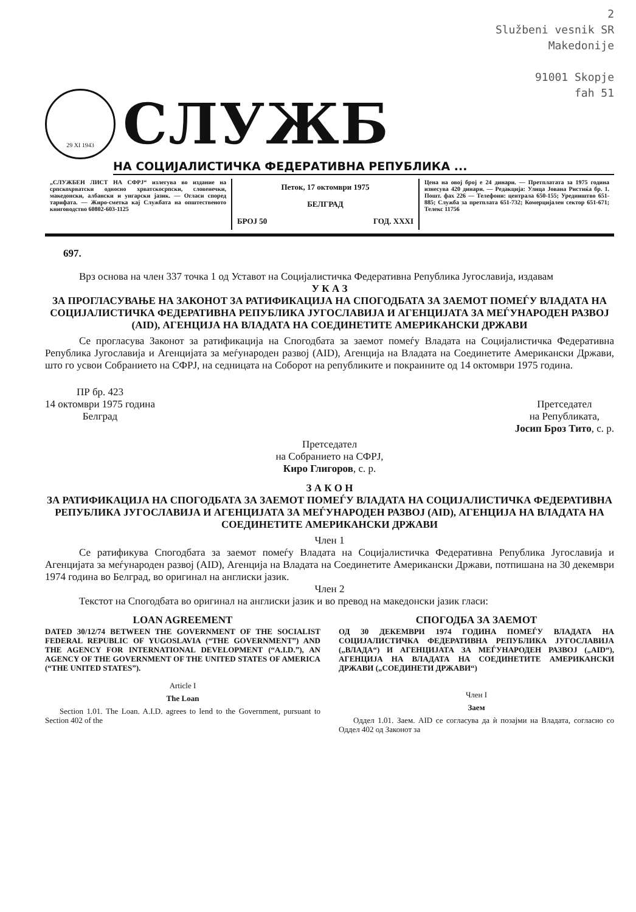2
Službeni vesnik SR
Makedonije
91001 Skopje
fah 51
29 XI 1943
СЛУЖБ
НА СОЦИЈАЛИСТИЧКА ФЕДЕРАТИВНА РЕПУБЛИКА ...
„СЛУЖБЕН ЛИСТ НА СФРЈ“ излегува во издание на српскохрватски односно хрватскосрпски, словенечки, македонски, албански и унгарски јазик. — Огласи според тарифата. — Жиро-сметка кај Службата на општественото книговодство 60802-603-1125
Петок, 17 октомври 1975
БЕЛГРАД
БРОЈ 50 ГОД. XXXI
Цена на овој број е 24 динари. — Претплатата за 1975 година изнесува 420 динари. — Редакција: Улица Јована Ристиќа бр. 1. Пошт. фах 226 — Телефони: централа 650-155; Уредништво 651-885; Служба за претплата 651-732; Комерцијален сектор 651-671; Телекс 11756
697.
Врз основа на член 337 точка 1 од Уставот на Социјалистичка Федеративна Република Југославија, издавам
У К А З
ЗА ПРОГЛАСУВАЊЕ НА ЗАКОНОТ ЗА РАТИФИКАЦИЈА НА СПОГОДБАТА ЗА ЗАЕМОТ ПОМЕЃУ ВЛАДАТА НА СОЦИЈАЛИСТИЧКА ФЕДЕРАТИВНА РЕПУБЛИКА ЈУГОСЛАВИЈА И АГЕНЦИЈАТА ЗА МЕЃУНАРОДЕН РАЗВОЈ (AID), АГЕНЦИЈА НА ВЛАДАТА НА СОЕДИНЕТИТЕ АМЕРИКАНСКИ ДРЖАВИ
Се прогласува Законот за ратификација на Спогодбата за заемот помеѓу Владата на Социјалистичка Федеративна Република Југославија и Агенцијата за меѓународен развој (AID), Агенција на Владата на Соединетите Американски Држави, што го усвои Собранието на СФРЈ, на седницата на Соборот на републиките и покраините од 14 октомври 1975 година.
ПР бр. 423
14 октомври 1975 година
Белград
Претседател
на Републиката,
Јосип Броз Тито, с. р.
Претседател
на Собранието на СФРЈ,
Киро Глигоров, с. р.
З А К О Н
ЗА РАТИФИКАЦИЈА НА СПОГОДБАТА ЗА ЗАЕМОТ ПОМЕЃУ ВЛАДАТА НА СОЦИЈАЛИСТИЧКА ФЕДЕРАТИВНА РЕПУБЛИКА ЈУГОСЛАВИЈА И АГЕНЦИЈАТА ЗА МЕЃУНАРОДЕН РАЗВОЈ (AID), АГЕНЦИЈА НА ВЛАДАТА НА СОЕДИНЕТИТЕ АМЕРИКАНСКИ ДРЖАВИ
Член 1
Се ратификува Спогодбата за заемот помеѓу Владата на Социјалистичка Федеративна Република Југославија и Агенцијата за меѓународен развој (AID), Агенција на Владата на Соединетите Американски Држави, потпишана на 30 декември 1974 година во Белград, во оригинал на англиски јазик.
Член 2
Текстот на Спогодбата во оригинал на англиски јазик и во превод на македонски јазик гласи:
LOAN AGREEMENT
DATED 30/12/74 BETWEEN THE GOVERNMENT OF THE SOCIALIST FEDERAL REPUBLIC OF YUGOSLAVIA (“THE GOVERNMENT”) AND THE AGENCY FOR INTERNATIONAL DEVELOPMENT (“A.I.D.”), AN AGENCY OF THE GOVERNMENT OF THE UNITED STATES OF AMERICA (“THE UNITED STATES”).
Article I
The Loan
Section 1.01. The Loan. A.I.D. agrees to lend to the Government, pursuant to Section 402 of the
СПОГОДБА ЗА ЗАЕМОТ
ОД 30 ДЕКЕМВРИ 1974 ГОДИНА ПОМЕЃУ ВЛАДАТА НА СОЦИЈАЛИСТИЧКА ФЕДЕРАТИВНА РЕПУБЛИКА ЈУГОСЛАВИЈА („ВЛАДА“) И АГЕНЦИЈАТА ЗА МЕЃУНАРОДЕН РАЗВОЈ („AID“), АГЕНЦИЈА НА ВЛАДАТА НА СОЕДИНЕТИТЕ АМЕРИКАНСКИ ДРЖАВИ („СОЕДИНЕТИ ДРЖАВИ“)
Член I
Заем
Оддел 1.01. Заем. AID се согласува да ѝ позајми на Владата, согласно со Оддел 402 од Законот за